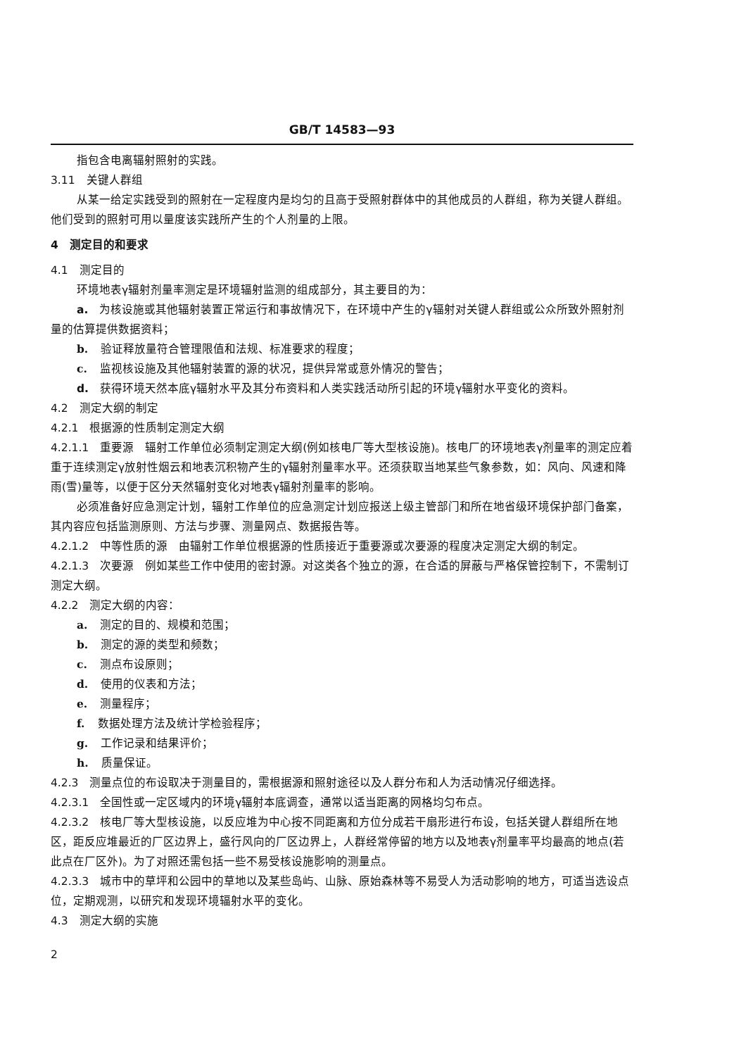GB/T 14583—93
指包含电离辐射照射的实践。
3.11　关键人群组
从某一给定实践受到的照射在一定程度内是均匀的且高于受照射群体中的其他成员的人群组，称为关键人群组。他们受到的照射可用以量度该实践所产生的个人剂量的上限。
4　测定目的和要求
4.1　测定目的
环境地表γ辐射剂量率测定是环境辐射监测的组成部分，其主要目的为：
a.　为核设施或其他辐射装置正常运行和事故情况下，在环境中产生的γ辐射对关键人群组或公众所致外照射剂量的估算提供数据资料；
b. 验证释放量符合管理限值和法规、标准要求的程度；
c. 监视核设施及其他辐射装置的源的状况，提供异常或意外情况的警告；
d.　获得环境天然本底γ辐射水平及其分布资料和人类实践活动所引起的环境γ辐射水平变化的资料。
4.2　测定大纲的制定
4.2.1　根据源的性质制定测定大纲
4.2.1.1　重要源　辐射工作单位必须制定测定大纲(例如核电厂等大型核设施)。核电厂的环境地表γ剂量率的测定应着重于连续测定γ放射性烟云和地表沉积物产生的γ辐射剂量率水平。还须获取当地某些气象参数，如：风向、风速和降雨(雪)量等，以便于区分天然辐射变化对地表γ辐射剂量率的影响。
必须准备好应急测定计划，辐射工作单位的应急测定计划应报送上级主管部门和所在地省级环境保护部门备案，其内容应包括监测原则、方法与步骤、测量网点、数据报告等。
4.2.1.2　中等性质的源　由辐射工作单位根据源的性质接近于重要源或次要源的程度决定测定大纲的制定。
4.2.1.3　次要源　例如某些工作中使用的密封源。对这类各个独立的源，在合适的屏蔽与严格保管控制下，不需制订测定大纲。
4.2.2　测定大纲的内容：
a. 测定的目的、规模和范围；
b. 测定的源的类型和频数；
c. 测点布设原则；
d. 使用的仪表和方法；
e. 测量程序；
f. 数据处理方法及统计学检验程序；
g. 工作记录和结果评价；
h. 质量保证。
4.2.3　测量点位的布设取决于测量目的，需根据源和照射途径以及人群分布和人为活动情况仔细选择。
4.2.3.1　全国性或一定区域内的环境γ辐射本底调查，通常以适当距离的网格均匀布点。
4.2.3.2　核电厂等大型核设施，以反应堆为中心按不同距离和方位分成若干扇形进行布设，包括关键人群组所在地区，距反应堆最近的厂区边界上，盛行风向的厂区边界上，人群经常停留的地方以及地表γ剂量率平均最高的地点(若此点在厂区外)。为了对照还需包括一些不易受核设施影响的测量点。
4.2.3.3　城市中的草坪和公园中的草地以及某些岛屿、山脉、原始森林等不易受人为活动影响的地方，可适当选设点位，定期观测，以研究和发现环境辐射水平的变化。
4.3　测定大纲的实施
2